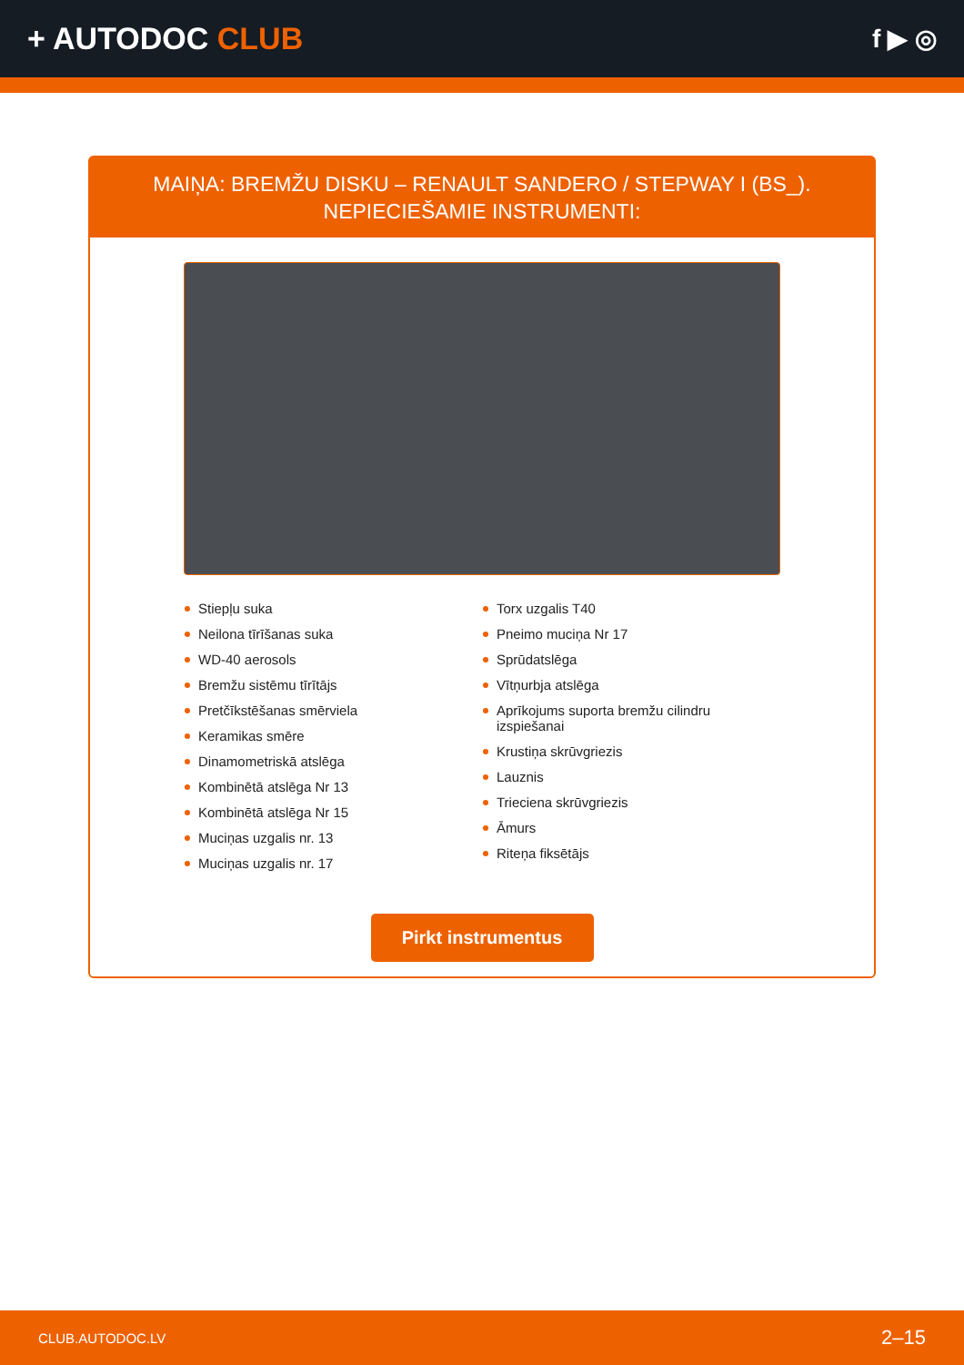+ AUTODOC CLUB
f ▶ ◎
MAIŅA: BREMŽU DISKU – RENAULT SANDERO / STEPWAY I (BS_). NEPIECIEŠAMIE INSTRUMENTI:
Stiepļu suka
Neilona tīrīšanas suka
WD-40 aerosols
Bremžu sistēmu tīrītājs
Pretčīkstēšanas smērviela
Keramikas smēre
Dinamometriskā atslēga
Kombinētā atslēga Nr 13
Kombinētā atslēga Nr 15
Muciņas uzgalis nr. 13
Muciņas uzgalis nr. 17
Torx uzgalis T40
Pneimo muciņa Nr 17
Sprūdatslēga
Vītņurbja atslēga
Aprīkojums suporta bremžu cilindru izspiešanai
Krustiņa skrūvgriezis
Lauznis
Trieciena skrūvgriezis
Āmurs
Riteņa fiksētājs
Pirkt instrumentus
CLUB.AUTODOC.LV 2–15